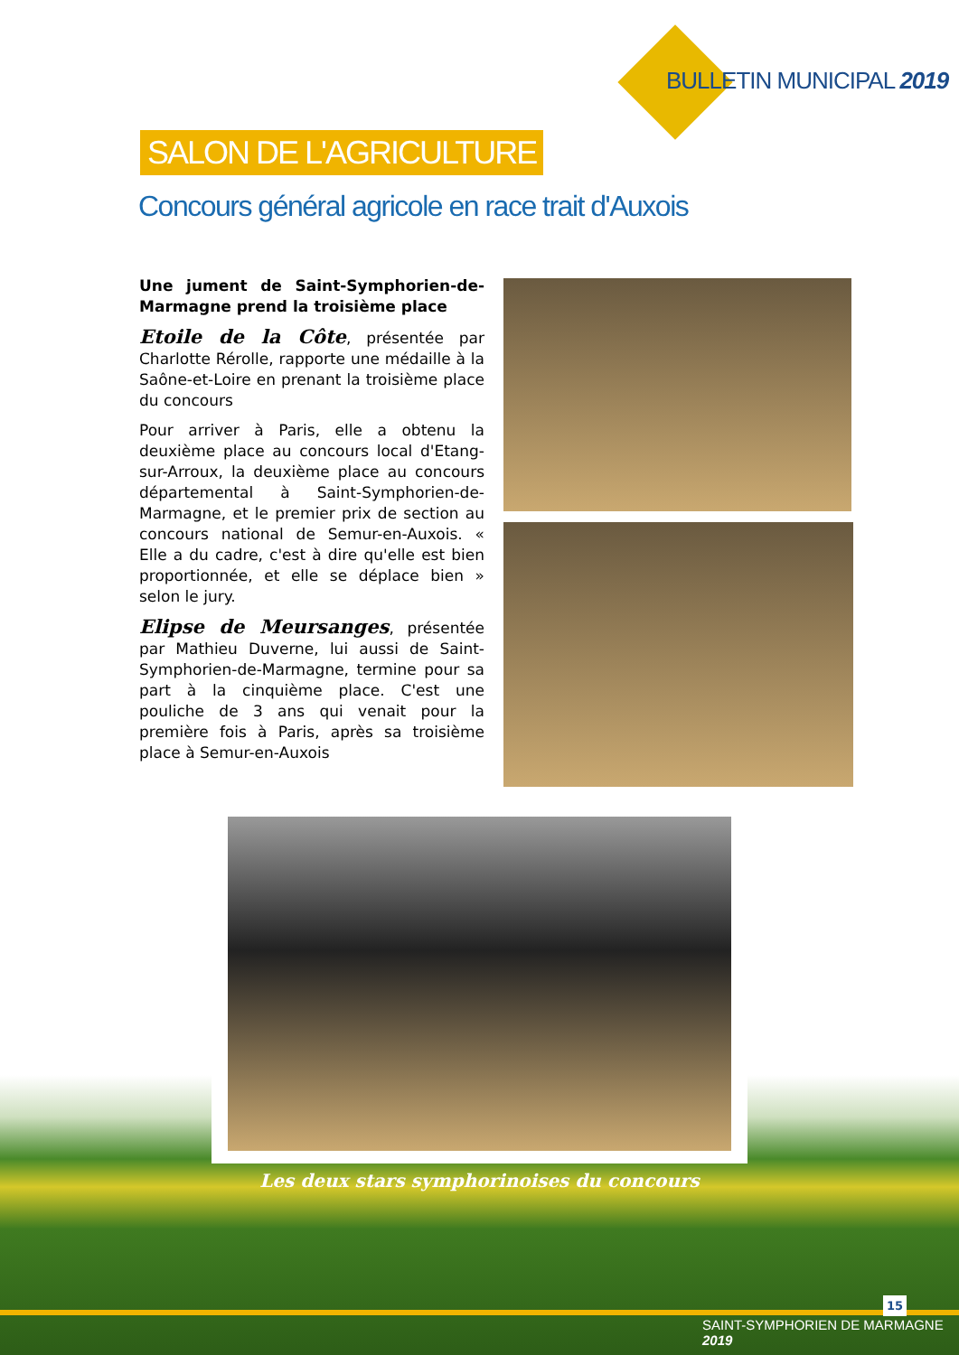BULLETIN MUNICIPAL 2019
SALON DE L'AGRICULTURE
Concours général agricole en race trait d'Auxois
Une jument de Saint-Symphorien-de-Marmagne prend la troisième place
Etoile de la Côte, présentée par Charlotte Rérolle, rapporte une médaille à la Saône-et-Loire en prenant la troisième place du concours
Pour arriver à Paris, elle a obtenu la deuxième place au concours local d'Etang-sur-Arroux, la deuxième place au concours départemental à Saint-Symphorien-de-Marmagne, et le premier prix de section au concours national de Semur-en-Auxois. « Elle a du cadre, c'est à dire qu'elle est bien proportionnée, et elle se déplace bien » selon le jury.
Elipse de Meursanges, présentée par Mathieu Duverne, lui aussi de Saint-Symphorien-de-Marmagne, termine pour sa part à la cinquième place. C'est une pouliche de 3 ans qui venait pour la première fois à Paris, après sa troisième place à Semur-en-Auxois
Les deux stars symphorinoises du concours
15
SAINT-SYMPHORIEN DE MARMAGNE 2019